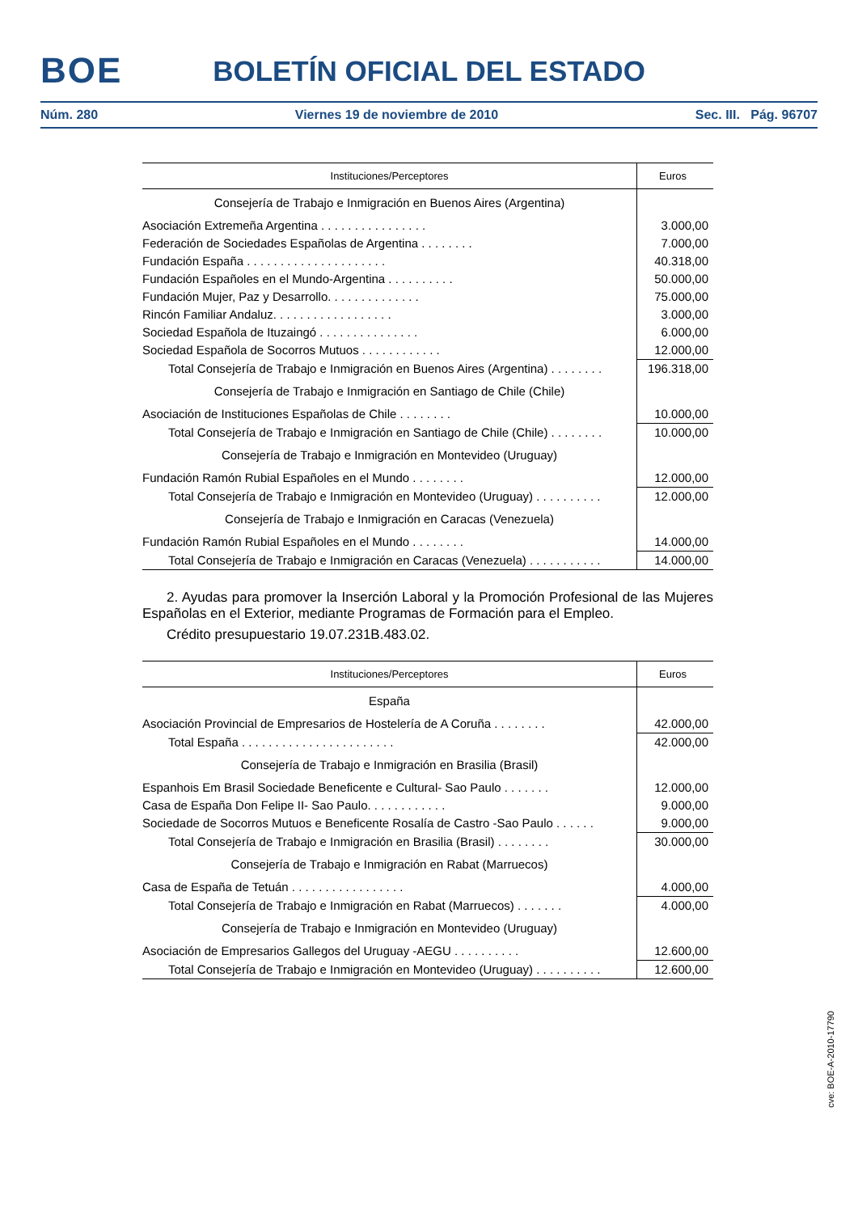BOE
BOLETÍN OFICIAL DEL ESTADO
Núm. 280 Viernes 19 de noviembre de 2010 Sec. III. Pág. 96707
| Instituciones/Perceptores | Euros |
| --- | --- |
| Consejería de Trabajo e Inmigración en Buenos Aires (Argentina) | |
| Asociación Extremeña Argentina . . . . . . . . . . . . . . . . | 3.000,00 |
| Federación de Sociedades Españolas de Argentina . . . . . . . . | 7.000,00 |
| Fundación España . . . . . . . . . . . . . . . . . . . . . | 40.318,00 |
| Fundación Españoles en el Mundo-Argentina . . . . . . . . . . | 50.000,00 |
| Fundación Mujer, Paz y Desarrollo. . . . . . . . . . . . . . | 75.000,00 |
| Rincón Familiar Andaluz. . . . . . . . . . . . . . . . . . | 3.000,00 |
| Sociedad Española de Ituzaingó . . . . . . . . . . . . . . . | 6.000,00 |
| Sociedad Española de Socorros Mutuos . . . . . . . . . . . . | 12.000,00 |
| Total Consejería de Trabajo e Inmigración en Buenos Aires (Argentina) . . . . . . . . | 196.318,00 |
| Consejería de Trabajo e Inmigración en Santiago de Chile (Chile) | |
| Asociación de Instituciones Españolas de Chile . . . . . . . . | 10.000,00 |
| Total Consejería de Trabajo e Inmigración en Santiago de Chile (Chile) . . . . . . . . | 10.000,00 |
| Consejería de Trabajo e Inmigración en Montevideo (Uruguay) | |
| Fundación Ramón Rubial Españoles en el Mundo . . . . . . . . | 12.000,00 |
| Total Consejería de Trabajo e Inmigración en Montevideo (Uruguay) . . . . . . . . . . | 12.000,00 |
| Consejería de Trabajo e Inmigración en Caracas (Venezuela) | |
| Fundación Ramón Rubial Españoles en el Mundo . . . . . . . . | 14.000,00 |
| Total Consejería de Trabajo e Inmigración en Caracas (Venezuela) . . . . . . . . . . . | 14.000,00 |
2. Ayudas para promover la Inserción Laboral y la Promoción Profesional de las Mujeres Españolas en el Exterior, mediante Programas de Formación para el Empleo.
Crédito presupuestario 19.07.231B.483.02.
| Instituciones/Perceptores | Euros |
| --- | --- |
| España | |
| Asociación Provincial de Empresarios de Hostelería de A Coruña . . . . . . . . | 42.000,00 |
| Total España . . . . . . . . . . . . . . . . . . . . . . . | 42.000,00 |
| Consejería de Trabajo e Inmigración en Brasilia (Brasil) | |
| Espanhois Em Brasil Sociedade Beneficente e Cultural- Sao Paulo . . . . . . . | 12.000,00 |
| Casa de España Don Felipe II- Sao Paulo. . . . . . . . . . . . | 9.000,00 |
| Sociedade de Socorros Mutuos e Beneficente Rosalía de Castro -Sao Paulo . . . . . . | 9.000,00 |
| Total Consejería de Trabajo e Inmigración en Brasilia (Brasil) . . . . . . . . | 30.000,00 |
| Consejería de Trabajo e Inmigración en Rabat (Marruecos) | |
| Casa de España de Tetuán . . . . . . . . . . . . . . . . . | 4.000,00 |
| Total Consejería de Trabajo e Inmigración en Rabat (Marruecos) . . . . . . . | 4.000,00 |
| Consejería de Trabajo e Inmigración en Montevideo (Uruguay) | |
| Asociación de Empresarios Gallegos del Uruguay -AEGU . . . . . . . . . . | 12.600,00 |
| Total Consejería de Trabajo e Inmigración en Montevideo (Uruguay) . . . . . . . . . . | 12.600,00 |
cve: BOE-A-2010-17790